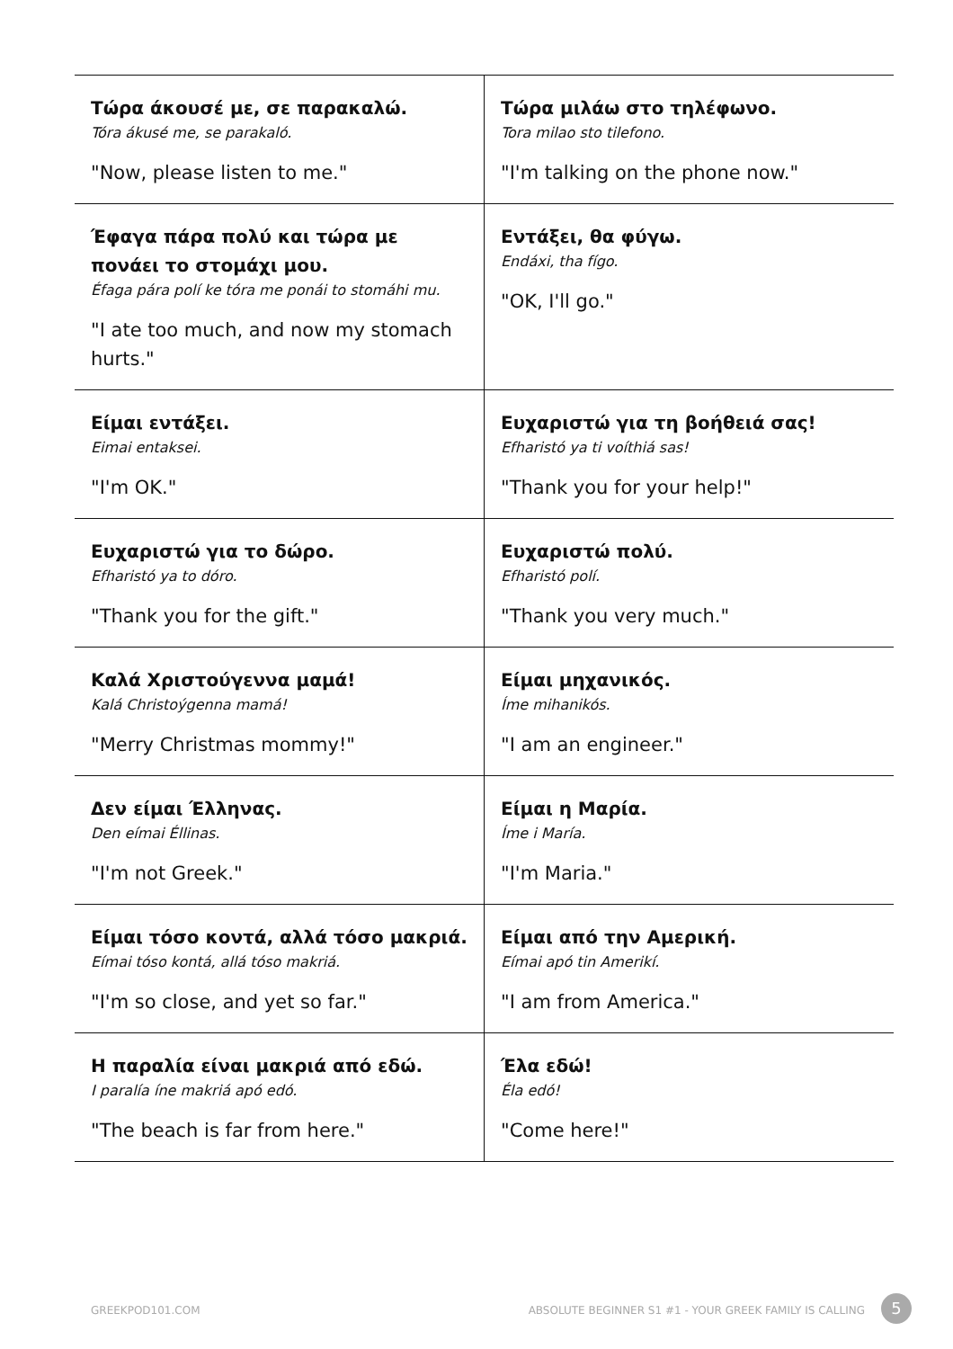| Τώρα άκουσέ με, σε παρακαλώ. Tóra ákusé me, se parakaló. "Now, please listen to me." | Τώρα μιλάω στο τηλέφωνο. Tora milao sto tilefono. "I'm talking on the phone now." |
| Έφαγα πάρα πολύ και τώρα με πονάει το στομάχι μου. Éfaga pára polí ke tóra me ponái to stomáhi mu. "I ate too much, and now my stomach hurts." | Εντάξει, θα φύγω. Endáxi, tha fígo. "OK, I'll go." |
| Είμαι εντάξει. Eimai entaksei. "I'm OK." | Ευχαριστώ για τη βοήθειά σας! Efharistó ya ti voíthiá sas! "Thank you for your help!" |
| Ευχαριστώ για το δώρο. Efharistó ya to dóro. "Thank you for the gift." | Ευχαριστώ πολύ. Efharistó polí. "Thank you very much." |
| Καλά Χριστούγεννα μαμά! Kalá Christoýgenna mamá! "Merry Christmas mommy!" | Είμαι μηχανικός. Íme mihanikós. "I am an engineer." |
| Δεν είμαι Έλληνας. Den eímai Éllinas. "I'm not Greek." | Είμαι η Μαρία. Íme i María. "I'm Maria." |
| Είμαι τόσο κοντά, αλλά τόσο μακριά. Eímai tóso kontá, allá tóso makriá. "I'm so close, and yet so far." | Είμαι από την Αμερική. Eímai apó tin Amerikí. "I am from America." |
| Η παραλία είναι μακριά από εδώ. I paralía íne makriá apó edó. "The beach is far from here." | Έλα εδώ! Éla edó! "Come here!" |
GREEKPOD101.COM
ABSOLUTE BEGINNER S1 #1 - YOUR GREEK FAMILY IS CALLING
5